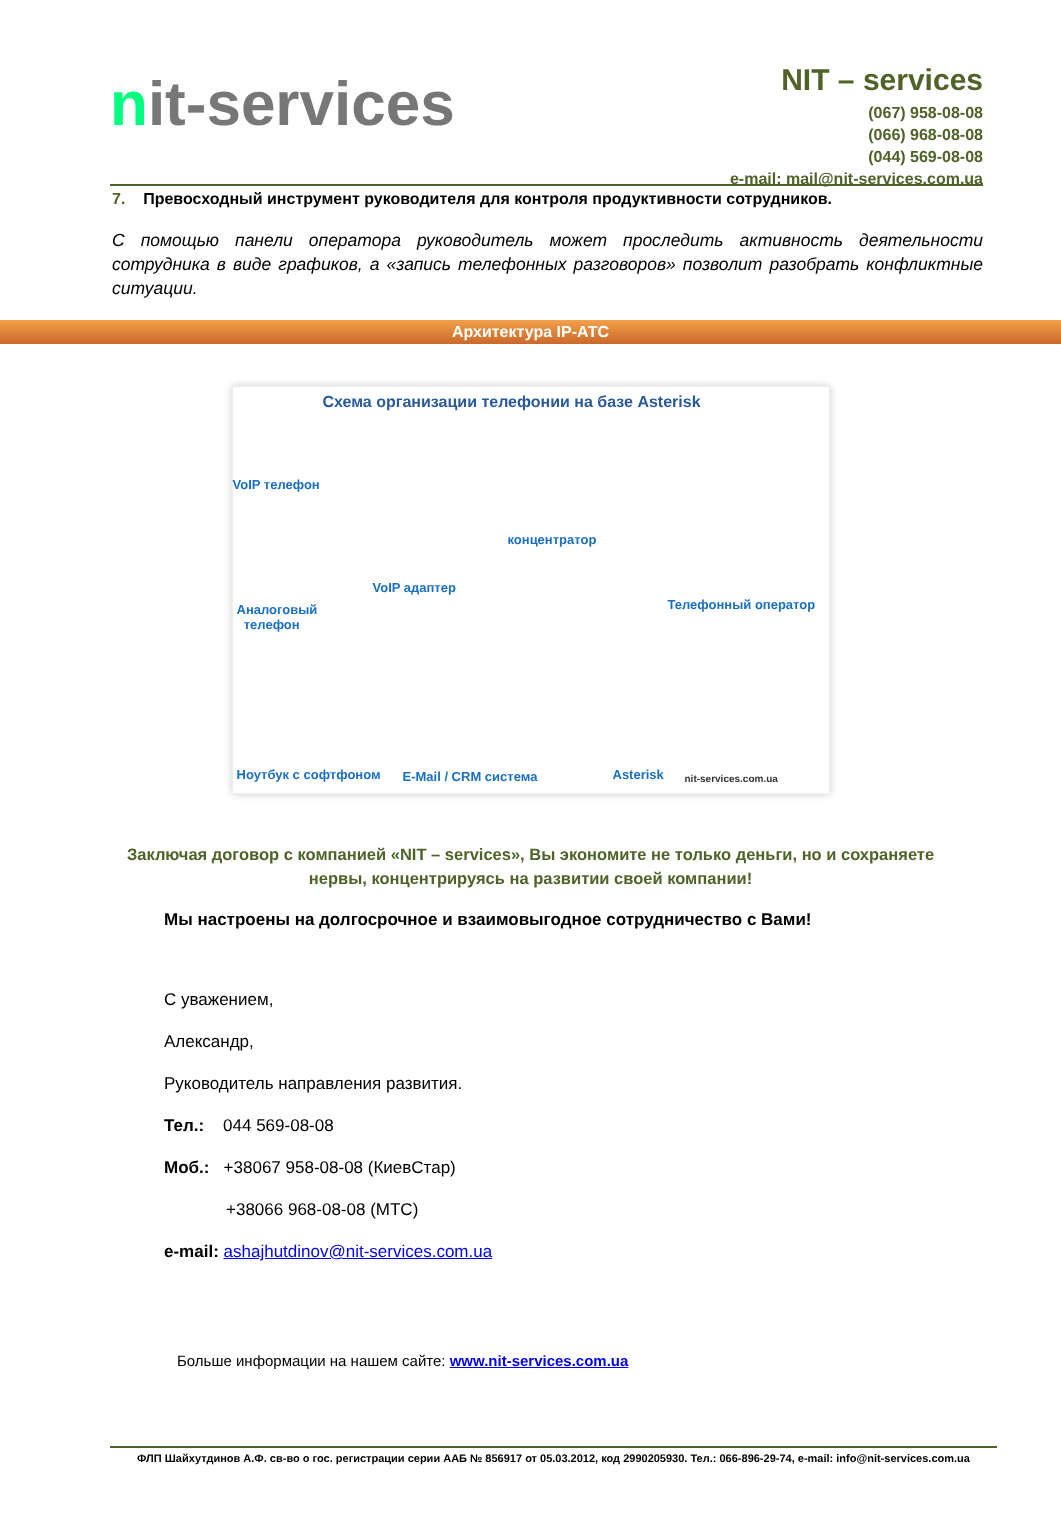nit-services
NIT – services
(067) 958-08-08
(066) 968-08-08
(044) 569-08-08
e-mail: mail@nit-services.com.ua
7. Превосходный инструмент руководителя для контроля продуктивности сотрудников.
С помощью панели оператора руководитель может проследить активность деятельности сотрудника в виде графиков, а «запись телефонных разговоров» позволит разобрать конфликтные ситуации.
Архитектура IP-АТС
Схема организации телефонии на базе Asterisk
VoIP телефон
концентратор
VoIP адаптер
Аналоговый
телефон
Телефонный оператор
Ноутбук с софтфоном E-Mail / CRM система Asterisk nit-services.com.ua
Заключая договор с компанией «NIT – services», Вы экономите не только деньги, но и сохраняете нервы, концентрируясь на развитии своей компании!
Мы настроены на долгосрочное и взаимовыгодное сотрудничество с Вами!
С уважением,
Александр,
Руководитель направления развития.
Тел.: 044 569-08-08
Моб.: +38067 958-08-08 (КиевСтар)
+38066 968-08-08 (МТС)
e-mail: ashajhutdinov@nit-services.com.ua
Больше информации на нашем сайте: www.nit-services.com.ua
ФЛП Шайхутдинов А.Ф. св-во о гос. регистрации серии ААБ № 856917 от 05.03.2012, код 2990205930. Тел.: 066-896-29-74, e-mail: info@nit-services.com.ua